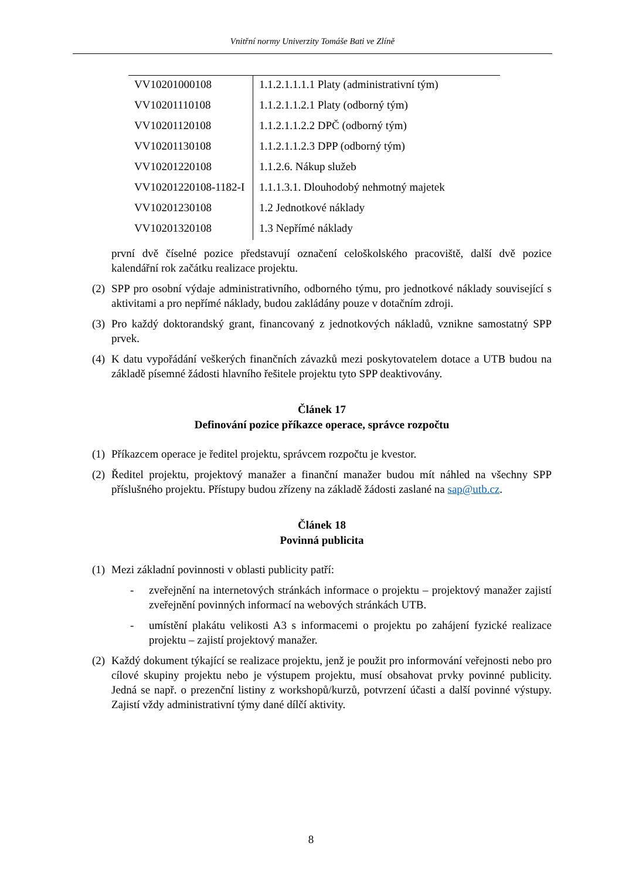Vnitřní normy Univerzity Tomáše Bati ve Zlíně
| VV10201000108 | 1.1.2.1.1.1.1 Platy (administrativní tým) |
| VV10201110108 | 1.1.2.1.1.2.1 Platy (odborný tým) |
| VV10201120108 | 1.1.2.1.1.2.2 DPČ (odborný tým) |
| VV10201130108 | 1.1.2.1.1.2.3 DPP (odborný tým) |
| VV10201220108 | 1.1.2.6. Nákup služeb |
| VV10201220108-1182-I | 1.1.1.3.1. Dlouhodobý nehmotný majetek |
| VV10201230108 | 1.2 Jednotkové náklady |
| VV10201320108 | 1.3 Nepřímé náklady |
první dvě číselné pozice představují označení celoškolského pracoviště, další dvě pozice kalendářní rok začátku realizace projektu.
(2) SPP pro osobní výdaje administrativního, odborného týmu, pro jednotkové náklady související s aktivitami a pro nepřímé náklady, budou zakládány pouze v dotačním zdroji.
(3) Pro každý doktorandský grant, financovaný z jednotkových nákladů, vznikne samostatný SPP prvek.
(4) K datu vypořádání veškerých finančních závazků mezi poskytovatelem dotace a UTB budou na základě písemné žádosti hlavního řešitele projektu tyto SPP deaktivovány.
Článek 17
Definování pozice příkazce operace, správce rozpočtu
(1) Příkazcem operace je ředitel projektu, správcem rozpočtu je kvestor.
(2) Ředitel projektu, projektový manažer a finanční manažer budou mít náhled na všechny SPP příslušného projektu. Přístupy budou zřízeny na základě žádosti zaslané na sap@utb.cz.
Článek 18
Povinná publicita
(1) Mezi základní povinnosti v oblasti publicity patří:
- zveřejnění na internetových stránkách informace o projektu – projektový manažer zajistí zveřejnění povinných informací na webových stránkách UTB.
- umístění plakátu velikosti A3 s informacemi o projektu po zahájení fyzické realizace projektu – zajistí projektový manažer.
(2) Každý dokument týkající se realizace projektu, jenž je použit pro informování veřejnosti nebo pro cílové skupiny projektu nebo je výstupem projektu, musí obsahovat prvky povinné publicity. Jedná se např. o prezenční listiny z workshopů/kurzů, potvrzení účasti a další povinné výstupy. Zajistí vždy administrativní týmy dané dílčí aktivity.
8